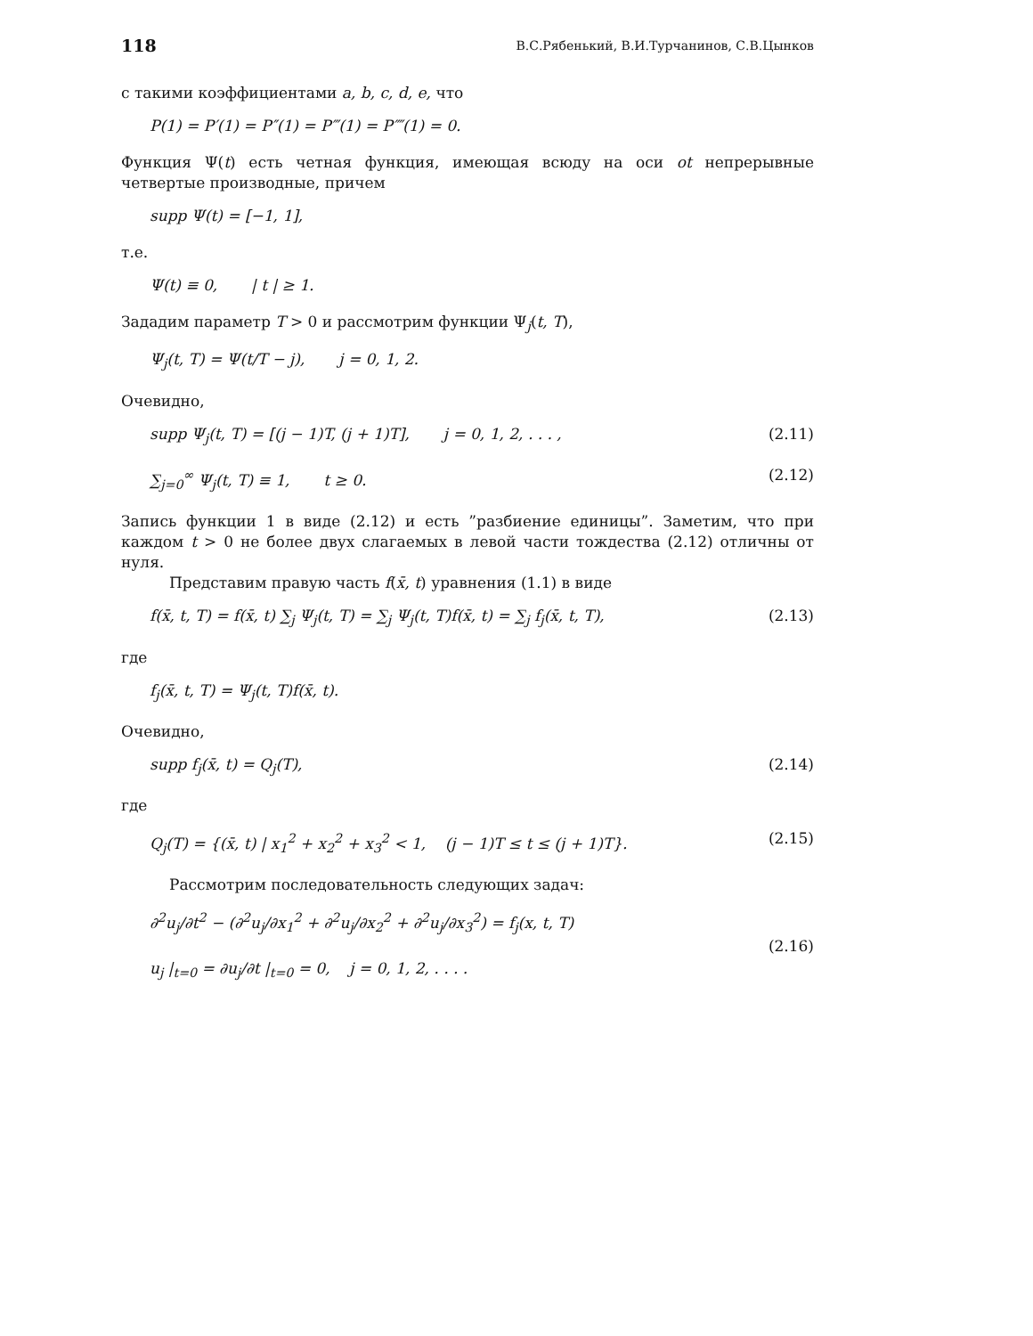118 В.С.Рябенький, В.И.Турчанинов, С.В.Цынков
с такими коэффициентами a, b, c, d, e, что
P(1) = P′(1) = P″(1) = P‴(1) = P⁗(1) = 0.
Функция Ψ(t) есть четная функция, имеющая всюду на оси ot непрерывные четвертые производные, причем
supp Ψ(t) = [−1, 1],
т.е.
Ψ(t) ≡ 0, | t | ≥ 1.
Зададим параметр T > 0 и рассмотрим функции Ψ<sub>j</sub>(t, T),
Ψ<sub>j</sub>(t, T) = Ψ(t/T − j), j = 0, 1, 2.
Очевидно,
supp Ψ<sub>j</sub>(t, T) = [(j − 1)T, (j + 1)T], j = 0, 1, 2, . . . , (2.11)
∑<sub>j=0</sub><sup>∞</sup> Ψ<sub>j</sub>(t, T) ≡ 1, t ≥ 0. (2.12)
Запись функции 1 в виде (2.12) и есть ”разбиение единицы”. Заметим, что при каждом t > 0 не более двух слагаемых в левой части тождества (2.12) отличны от нуля.
Представим правую часть f(x̄, t) уравнения (1.1) в виде
f(x̄, t, T) = f(x̄, t) ∑<sub>j</sub> Ψ<sub>j</sub>(t, T) = ∑<sub>j</sub> Ψ<sub>j</sub>(t, T)f(x̄, t) = ∑<sub>j</sub> f<sub>j</sub>(x̄, t, T), (2.13)
где
f<sub>j</sub>(x̄, t, T) = Ψ<sub>j</sub>(t, T)f(x̄, t).
Очевидно,
supp f<sub>j</sub>(x̄, t) = Q<sub>j</sub>(T), (2.14)
где
Q<sub>j</sub>(T) = {(x̄, t) | x<sub>1</sub><sup>2</sup> + x<sub>2</sub><sup>2</sup> + x<sub>3</sub><sup>2</sup> < 1, (j − 1)T ≤ t ≤ (j + 1)T}. (2.15)
Рассмотрим последовательность следующих задач:
∂<sup>2</sup>u<sub>j</sub>/∂t<sup>2</sup> − (∂<sup>2</sup>u<sub>j</sub>/∂x<sub>1</sub><sup>2</sup> + ∂<sup>2</sup>u<sub>j</sub>/∂x<sub>2</sub><sup>2</sup> + ∂<sup>2</sup>u<sub>j</sub>/∂x<sub>3</sub><sup>2</sup>) = f<sub>j</sub>(x, t, T)
u<sub>j</sub> |<sub>t=0</sub> = ∂u<sub>j</sub>/∂t |<sub>t=0</sub> = 0, j = 0, 1, 2, . . . . (2.16)